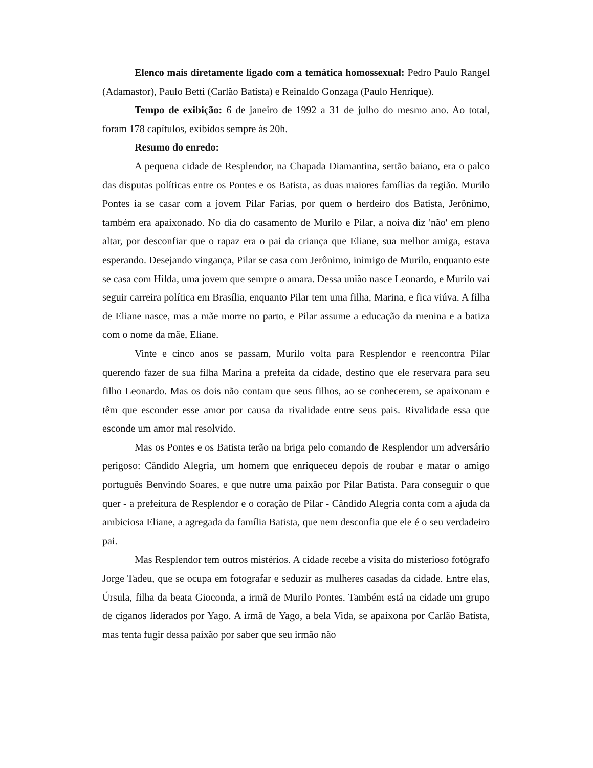Elenco mais diretamente ligado com a temática homossexual: Pedro Paulo Rangel (Adamastor), Paulo Betti (Carlão Batista) e Reinaldo Gonzaga (Paulo Henrique).
Tempo de exibição: 6 de janeiro de 1992 a 31 de julho do mesmo ano. Ao total, foram 178 capítulos, exibidos sempre às 20h.
Resumo do enredo:
A pequena cidade de Resplendor, na Chapada Diamantina, sertão baiano, era o palco das disputas políticas entre os Pontes e os Batista, as duas maiores famílias da região. Murilo Pontes ia se casar com a jovem Pilar Farias, por quem o herdeiro dos Batista, Jerônimo, também era apaixonado. No dia do casamento de Murilo e Pilar, a noiva diz 'não' em pleno altar, por desconfiar que o rapaz era o pai da criança que Eliane, sua melhor amiga, estava esperando. Desejando vingança, Pilar se casa com Jerônimo, inimigo de Murilo, enquanto este se casa com Hilda, uma jovem que sempre o amara. Dessa união nasce Leonardo, e Murilo vai seguir carreira política em Brasília, enquanto Pilar tem uma filha, Marina, e fica viúva. A filha de Eliane nasce, mas a mãe morre no parto, e Pilar assume a educação da menina e a batiza com o nome da mãe, Eliane.
Vinte e cinco anos se passam, Murilo volta para Resplendor e reencontra Pilar querendo fazer de sua filha Marina a prefeita da cidade, destino que ele reservara para seu filho Leonardo. Mas os dois não contam que seus filhos, ao se conhecerem, se apaixonam e têm que esconder esse amor por causa da rivalidade entre seus pais. Rivalidade essa que esconde um amor mal resolvido.
Mas os Pontes e os Batista terão na briga pelo comando de Resplendor um adversário perigoso: Cândido Alegria, um homem que enriqueceu depois de roubar e matar o amigo português Benvindo Soares, e que nutre uma paixão por Pilar Batista. Para conseguir o que quer - a prefeitura de Resplendor e o coração de Pilar - Cândido Alegria conta com a ajuda da ambiciosa Eliane, a agregada da família Batista, que nem desconfia que ele é o seu verdadeiro pai.
Mas Resplendor tem outros mistérios. A cidade recebe a visita do misterioso fotógrafo Jorge Tadeu, que se ocupa em fotografar e seduzir as mulheres casadas da cidade. Entre elas, Úrsula, filha da beata Gioconda, a irmã de Murilo Pontes. Também está na cidade um grupo de ciganos liderados por Yago. A irmã de Yago, a bela Vida, se apaixona por Carlão Batista, mas tenta fugir dessa paixão por saber que seu irmão não